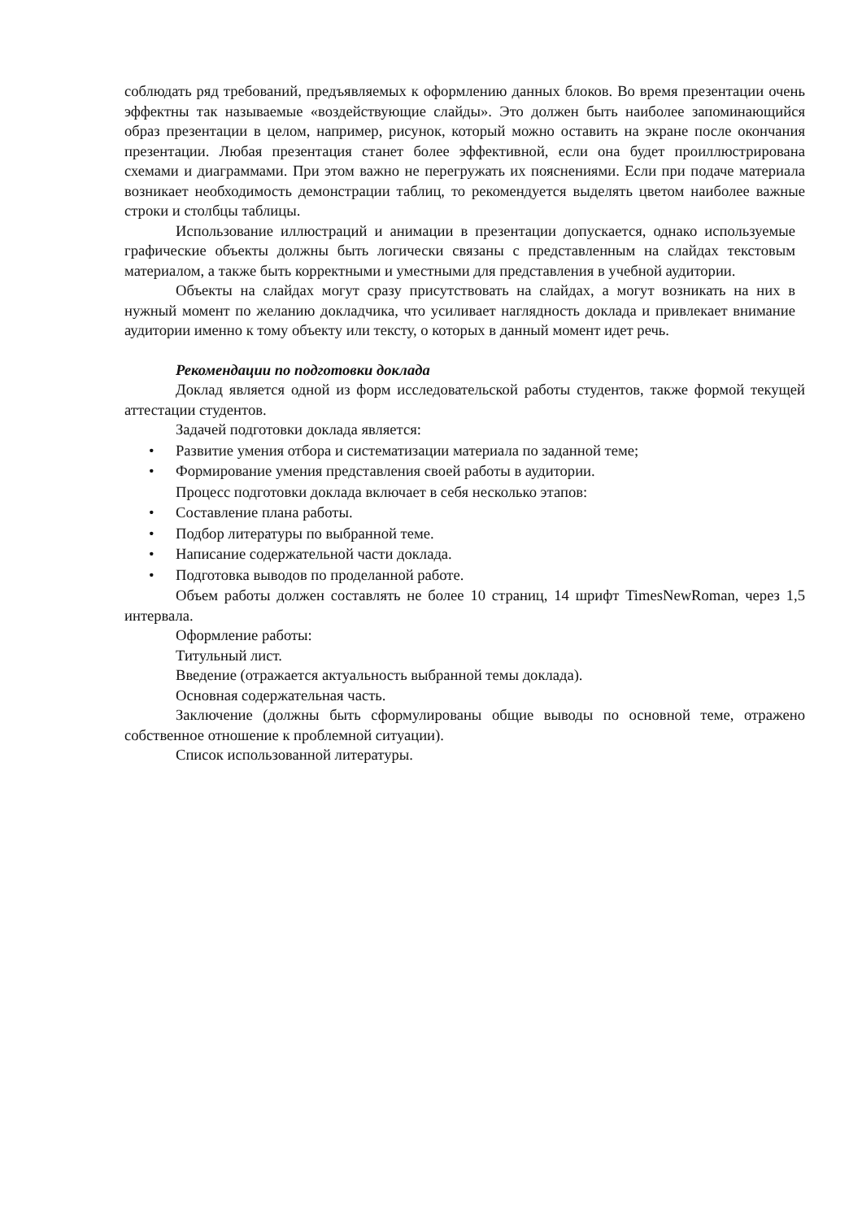соблюдать ряд требований, предъявляемых к оформлению данных блоков. Во время презентации очень эффектны так называемые «воздействующие слайды». Это должен быть наиболее запоминающийся образ презентации в целом, например, рисунок, который можно оставить на экране после окончания презентации. Любая презентация станет более эффективной, если она будет проиллюстрирована схемами и диаграммами. При этом важно не перегружать их пояснениями. Если при подаче материала возникает необходимость демонстрации таблиц, то рекомендуется выделять цветом наиболее важные строки и столбцы таблицы.
Использование иллюстраций и анимации в презентации допускается, однако используемые графические объекты должны быть логически связаны с представленным на слайдах текстовым материалом, а также быть корректными и уместными для представления в учебной аудитории.
Объекты на слайдах могут сразу присутствовать на слайдах, а могут возникать на них в нужный момент по желанию докладчика, что усиливает наглядность доклада и привлекает внимание аудитории именно к тому объекту или тексту, о которых в данный момент идет речь.
Рекомендации по подготовки доклада
Доклад является одной из форм исследовательской работы студентов, также формой текущей аттестации студентов.
Задачей подготовки доклада является:
• Развитие умения отбора и систематизации материала по заданной теме;
• Формирование умения представления своей работы в аудитории.
Процесс подготовки доклада включает в себя несколько этапов:
• Составление плана работы.
• Подбор литературы по выбранной теме.
• Написание содержательной части доклада.
• Подготовка выводов по проделанной работе.
Объем работы должен составлять не более 10 страниц, 14 шрифт TimesNewRoman, через 1,5 интервала.
Оформление работы:
Титульный лист.
Введение (отражается актуальность выбранной темы доклада).
Основная содержательная часть.
Заключение (должны быть сформулированы общие выводы по основной теме, отражено собственное отношение к проблемной ситуации).
Список использованной литературы.